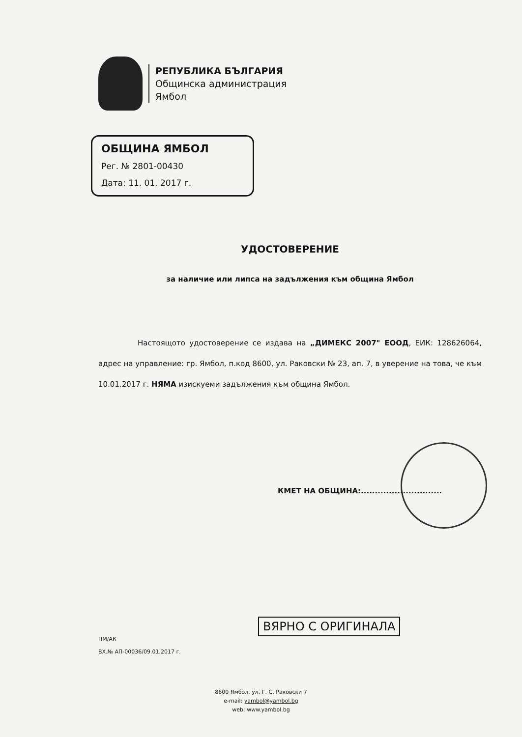РЕПУБЛИКА БЪЛГАРИЯ
Общинска администрация
Ямбол
ОБЩИНА ЯМБОЛ
Рег. № 2801-00430
Дата: 11. 01. 2017 г.
УДОСТОВЕРЕНИЕ
за наличие или липса на задължения към община Ямбол
Настоящото удостоверение се издава на „ДИМЕКС 2007" ЕООД, ЕИК: 128626064, адрес на управление: гр. Ямбол, п.код 8600, ул. Раковски № 23, ап. 7, в уверение на това, че към 10.01.2017 г. НЯМА изискуеми задължения към община Ямбол.
КМЕТ НА ОБЩИНА:.............................
ПМ/АК
ВХ.№ АП-00036/09.01.2017 г.
ВЯРНО С ОРИГИНАЛА
8600 Ямбол, ул. Г. С. Раковски 7
e-mail: yambol@yambol.bg
web: www.yambol.bg